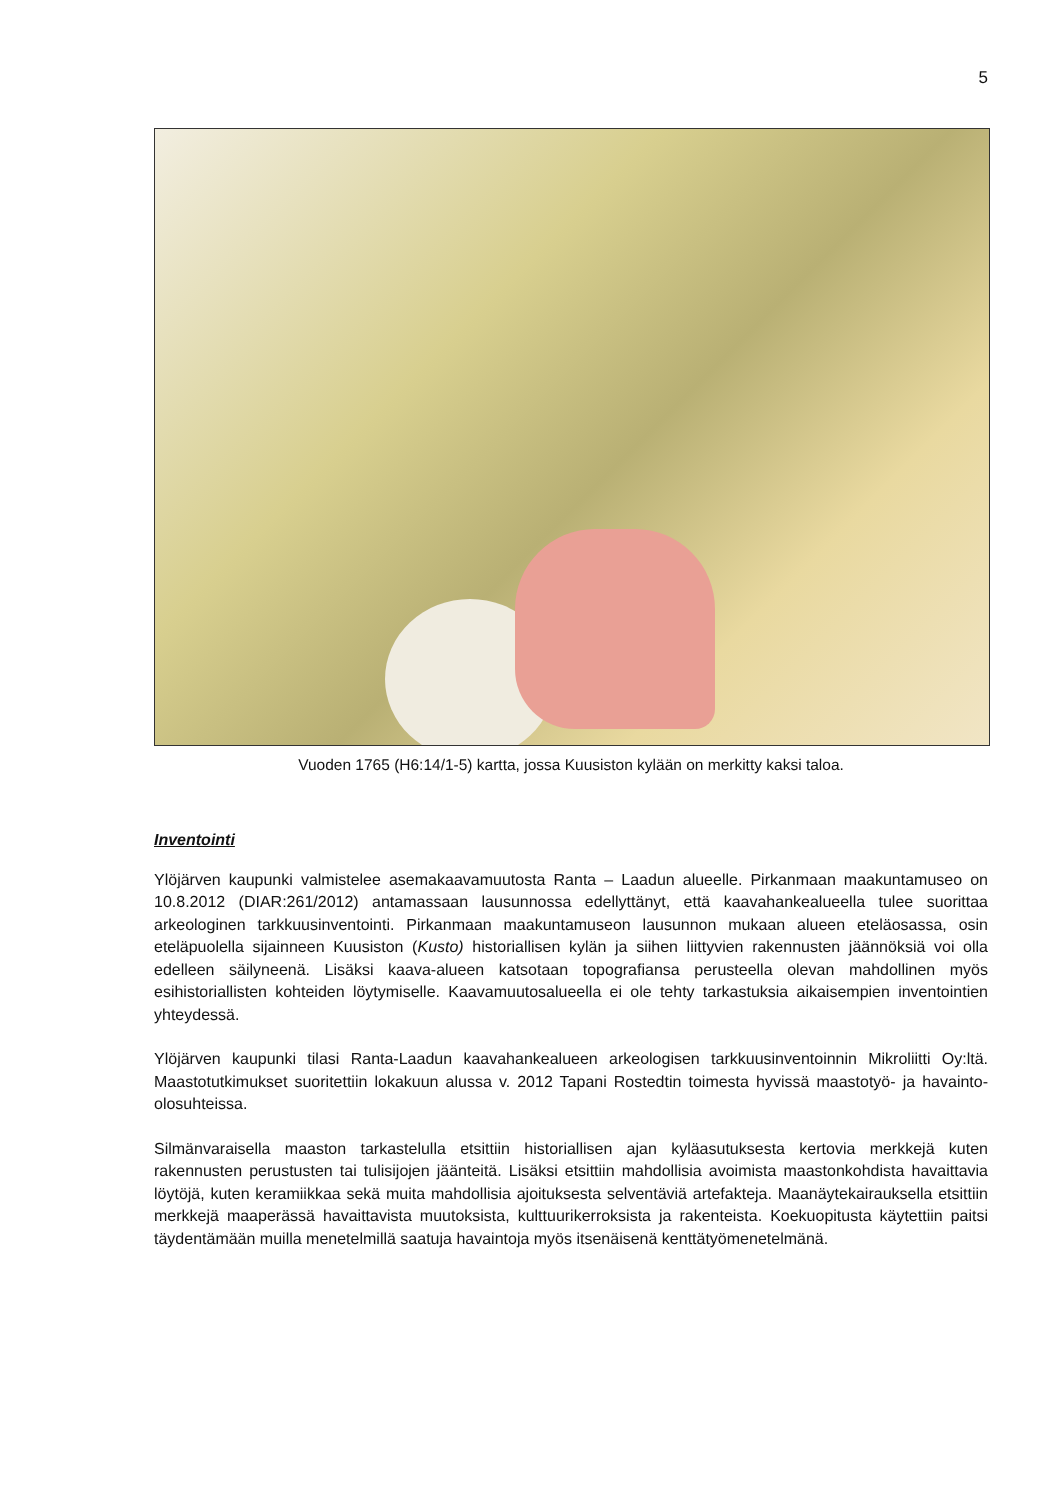5
Vuoden 1765 (H6:14/1-5) kartta, jossa Kuusiston kylään on merkitty kaksi taloa.
Inventointi
Ylöjärven kaupunki valmistelee asemakaavamuutosta Ranta – Laadun alueelle. Pirkanmaan maakuntamuseo on 10.8.2012 (DIAR:261/2012) antamassaan lausunnossa edellyttänyt, että kaavahankealueella tulee suorittaa arkeologinen tarkkuusinventointi. Pirkanmaan maakuntamuseon lausunnon mukaan alueen eteläosassa, osin eteläpuolella sijainneen Kuusiston (Kusto) historiallisen kylän ja siihen liittyvien rakennusten jäännöksiä voi olla edelleen säilyneenä. Lisäksi kaava-alueen katsotaan topografiansa perusteella olevan mahdollinen myös esihistoriallisten kohteiden löytymiselle. Kaavamuutosalueella ei ole tehty tarkastuksia aikaisempien inventointien yhteydessä.
Ylöjärven kaupunki tilasi Ranta-Laadun kaavahankealueen arkeologisen tarkkuusinventoinnin Mikroliitti Oy:ltä. Maastotutkimukset suoritettiin lokakuun alussa v. 2012 Tapani Rostedtin toimesta hyvissä maastotyö- ja havainto-olosuhteissa.
Silmänvaraisella maaston tarkastelulla etsittiin historiallisen ajan kyläasutuksesta kertovia merkkejä kuten rakennusten perustusten tai tulisijojen jäänteitä. Lisäksi etsittiin mahdollisia avoimista maastonkohdista havaittavia löytöjä, kuten keramiikkaa sekä muita mahdollisia ajoituksesta selventäviä artefakteja. Maanäytekairauksella etsittiin merkkejä maaperässä havaittavista muutoksista, kulttuurikerroksista ja rakenteista. Koekuopitusta käytettiin paitsi täydentämään muilla menetelmillä saatuja havaintoja myös itsenäisenä kenttätyömenetelmänä.